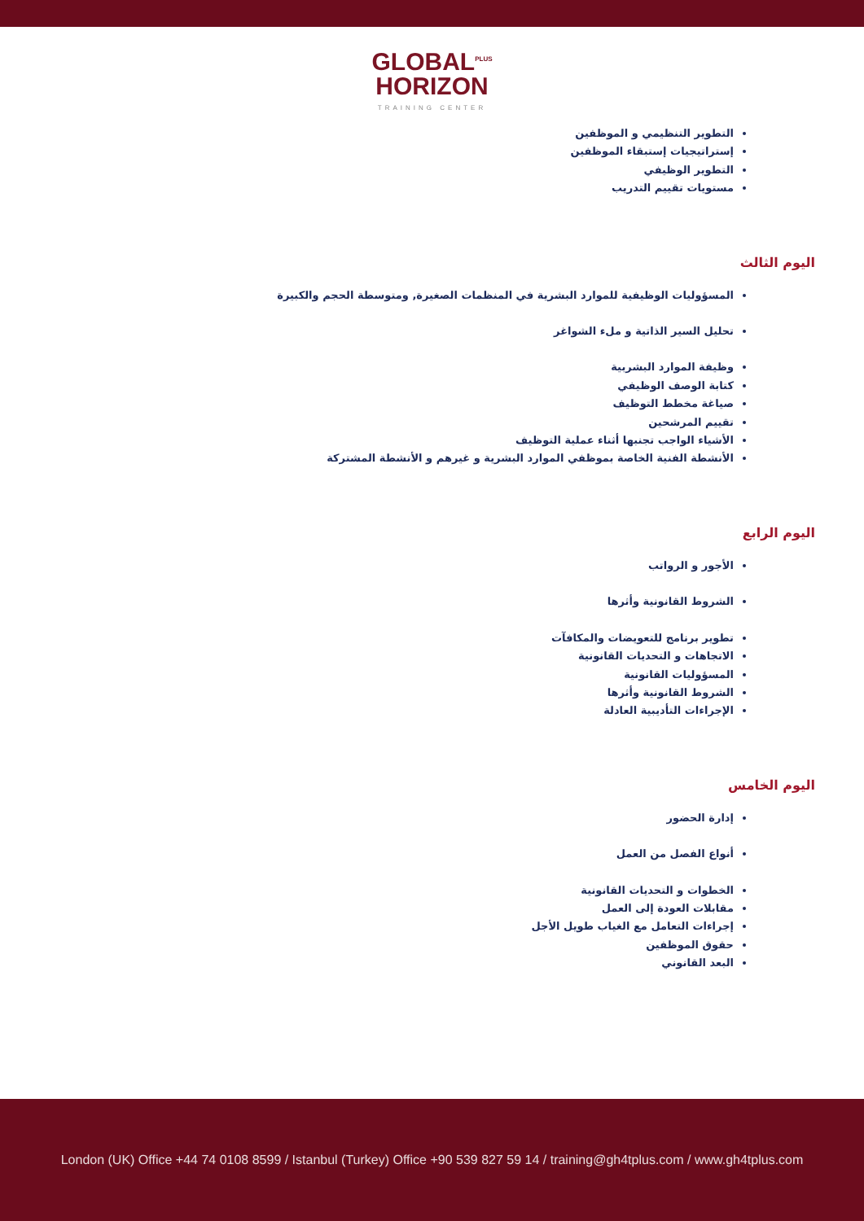GLOBAL<sup>PLUS</sup>
HORIZON
TRAINING CENTER
التطوير التنظيمي و الموظفين
إستراتيجيات إستبقاء الموظفين
التطوير الوظيفي
مستويات تقييم التدريب
اليوم الثالث
المسؤوليات الوظيفية للموارد البشرية في المنظمات الصغيرة, ومتوسطة الحجم والكبيرة
تحليل السير الذاتية و ملء الشواغر
وظيفة الموارد البشربية
كتابة الوصف الوظيفي
صياغة مخطط التوظيف
تقييم المرشحين
الأشياء الواجب تجنبها أثناء عملية التوظيف
الأنشطة الفنية الخاصة بموظفي الموارد البشرية و غيرهم و الأنشطة المشتركة
اليوم الرابع
الأجور و الرواتب
الشروط القانونية وأثرها
تطوير برنامج للتعويضات والمكافآت
الاتجاهات و التحديات القانونية
المسؤوليات القانونية
الشروط القانونية وأثرها
الإجراءات التأديبية العادلة
اليوم الخامس
إدارة الحضور
أنواع الفصل من العمل
الخطوات و التحديات القانونية
مقابلات العودة إلى العمل
إجراءات التعامل مع الغياب طويل الأجل
حقوق الموظفين
البعد القانوني
London (UK) Office +44 74 0108 8599 / Istanbul (Turkey) Office +90 539 827 59 14 / training@gh4tplus.com / www.gh4tplus.com